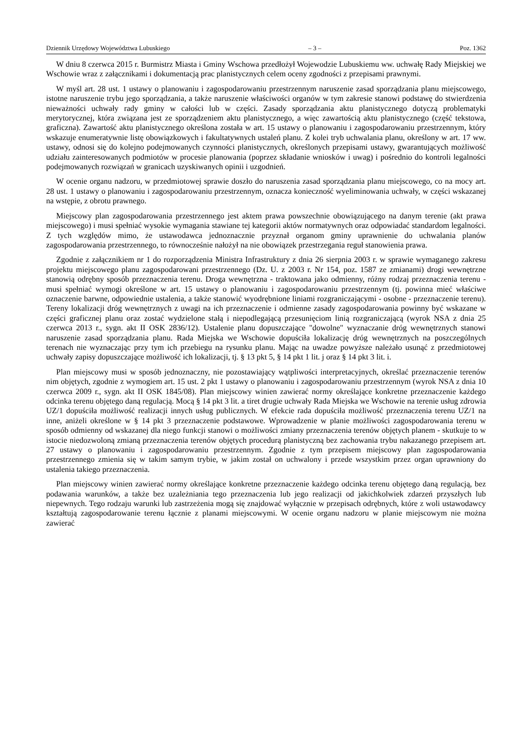Dziennik Urzędowy Województwa Lubuskiego – 3 – Poz. 1362
W dniu 8 czerwca 2015 r. Burmistrz Miasta i Gminy Wschowa przedłożył Wojewodzie Lubuskiemu ww. uchwałę Rady Miejskiej we Wschowie wraz z załącznikami i dokumentacją prac planistycznych celem oceny zgodności z przepisami prawnymi.
W myśl art. 28 ust. 1 ustawy o planowaniu i zagospodarowaniu przestrzennym naruszenie zasad sporządzania planu miejscowego, istotne naruszenie trybu jego sporządzania, a także naruszenie właściwości organów w tym zakresie stanowi podstawę do stwierdzenia nieważności uchwały rady gminy w całości lub w części. Zasady sporządzania aktu planistycznego dotyczą problematyki merytorycznej, która związana jest ze sporządzeniem aktu planistycznego, a więc zawartością aktu planistycznego (część tekstowa, graficzna). Zawartość aktu planistycznego określona została w art. 15 ustawy o planowaniu i zagospodarowaniu przestrzennym, który wskazuje enumeratywnie listę obowiązkowych i fakultatywnych ustaleń planu. Z kolei tryb uchwalania planu, określony w art. 17 ww. ustawy, odnosi się do kolejno podejmowanych czynności planistycznych, określonych przepisami ustawy, gwarantujących możliwość udziału zainteresowanych podmiotów w procesie planowania (poprzez składanie wniosków i uwag) i pośrednio do kontroli legalności podejmowanych rozwiązań w granicach uzyskiwanych opinii i uzgodnień.
W ocenie organu nadzoru, w przedmiotowej sprawie doszło do naruszenia zasad sporządzania planu miejscowego, co na mocy art. 28 ust. 1 ustawy o planowaniu i zagospodarowaniu przestrzennym, oznacza konieczność wyeliminowania uchwały, w części wskazanej na wstępie, z obrotu prawnego.
Miejscowy plan zagospodarowania przestrzennego jest aktem prawa powszechnie obowiązującego na danym terenie (akt prawa miejscowego) i musi spełniać wysokie wymagania stawiane tej kategorii aktów normatywnych oraz odpowiadać standardom legalności. Z tych względów mimo, że ustawodawca jednoznacznie przyznał organom gminy uprawnienie do uchwalania planów zagospodarowania przestrzennego, to równocześnie nałożył na nie obowiązek przestrzegania reguł stanowienia prawa.
Zgodnie z załącznikiem nr 1 do rozporządzenia Ministra Infrastruktury z dnia 26 sierpnia 2003 r. w sprawie wymaganego zakresu projektu miejscowego planu zagospodarowani przestrzennego (Dz. U. z 2003 r. Nr 154, poz. 1587 ze zmianami) drogi wewnętrzne stanowią odrębny sposób przeznaczenia terenu. Droga wewnętrzna - traktowana jako odmienny, różny rodzaj przeznaczenia terenu - musi spełniać wymogi określone w art. 15 ustawy o planowaniu i zagospodarowaniu przestrzennym (tj. powinna mieć właściwe oznaczenie barwne, odpowiednie ustalenia, a także stanowić wyodrębnione liniami rozgraniczającymi - osobne - przeznaczenie terenu). Tereny lokalizacji dróg wewnętrznych z uwagi na ich przeznaczenie i odmienne zasady zagospodarowania powinny być wskazane w części graficznej planu oraz zostać wydzielone stałą i niepodlegającą przesunięciom linią rozgraniczającą (wyrok NSA z dnia 25 czerwca 2013 r., sygn. akt II OSK 2836/12). Ustalenie planu dopuszczające "dowolne" wyznaczanie dróg wewnętrznych stanowi naruszenie zasad sporządzania planu. Rada Miejska we Wschowie dopuściła lokalizację dróg wewnętrznych na poszczególnych terenach nie wyznaczając przy tym ich przebiegu na rysunku planu. Mając na uwadze powyższe należało usunąć z przedmiotowej uchwały zapisy dopuszczające możliwość ich lokalizacji, tj. § 13 pkt 5, § 14 pkt 1 lit. j oraz § 14 pkt 3 lit. i.
Plan miejscowy musi w sposób jednoznaczny, nie pozostawiający wątpliwości interpretacyjnych, określać przeznaczenie terenów nim objętych, zgodnie z wymogiem art. 15 ust. 2 pkt 1 ustawy o planowaniu i zagospodarowaniu przestrzennym (wyrok NSA z dnia 10 czerwca 2009 r., sygn. akt II OSK 1845/08). Plan miejscowy winien zawierać normy określające konkretne przeznaczenie każdego odcinka terenu objętego daną regulacją. Mocą § 14 pkt 3 lit. a tiret drugie uchwały Rada Miejska we Wschowie na terenie usług zdrowia UZ/1 dopuściła możliwość realizacji innych usług publicznych. W efekcie rada dopuściła możliwość przeznaczenia terenu UZ/1 na inne, aniżeli określone w § 14 pkt 3 przeznaczenie podstawowe. Wprowadzenie w planie możliwości zagospodarowania terenu w sposób odmienny od wskazanej dla niego funkcji stanowi o możliwości zmiany przeznaczenia terenów objętych planem - skutkuje to w istocie niedozwoloną zmianą przeznaczenia terenów objętych procedurą planistyczną bez zachowania trybu nakazanego przepisem art. 27 ustawy o planowaniu i zagospodarowaniu przestrzennym. Zgodnie z tym przepisem miejscowy plan zagospodarowania przestrzennego zmienia się w takim samym trybie, w jakim został on uchwalony i przede wszystkim przez organ uprawniony do ustalenia takiego przeznaczenia.
Plan miejscowy winien zawierać normy określające konkretne przeznaczenie każdego odcinka terenu objętego daną regulacją, bez podawania warunków, a także bez uzależniania tego przeznaczenia lub jego realizacji od jakichkolwiek zdarzeń przyszłych lub niepewnych. Tego rodzaju warunki lub zastrzeżenia mogą się znajdować wyłącznie w przepisach odrębnych, które z woli ustawodawcy kształtują zagospodarowanie terenu łącznie z planami miejscowymi. W ocenie organu nadzoru w planie miejscowym nie można zawierać